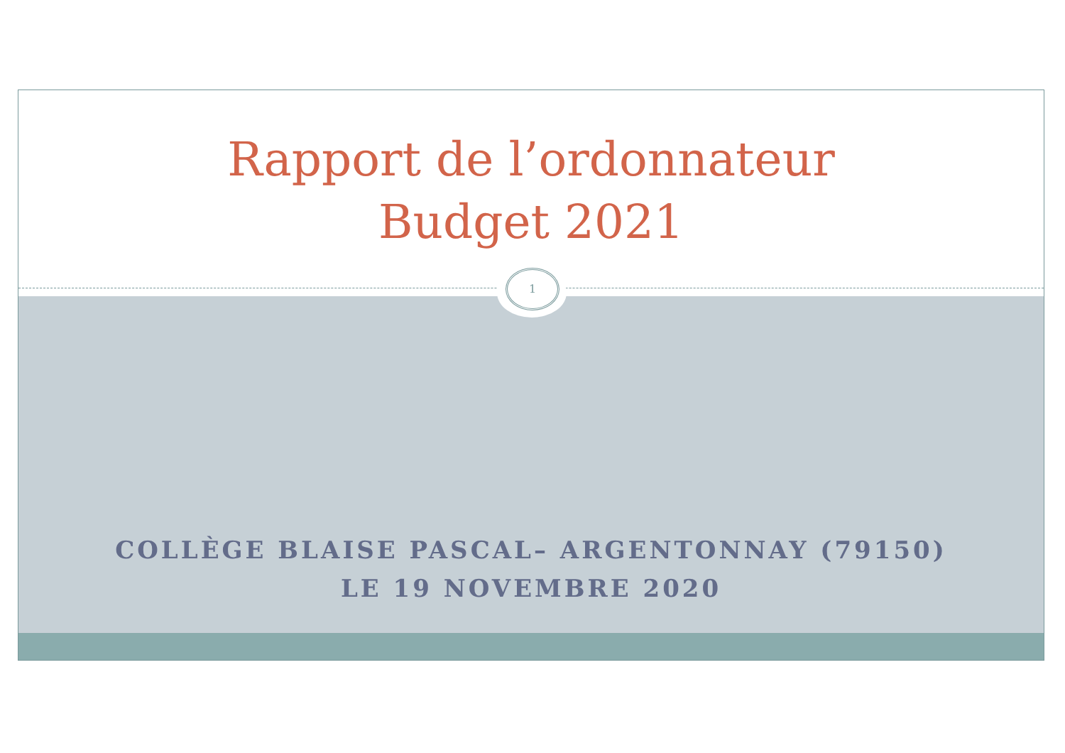Rapport de l’ordonnateur
Budget 2021
COLLÈGE BLAISE PASCAL– ARGENTONNAY (79150)
LE 19 NOVEMBRE 2020
1